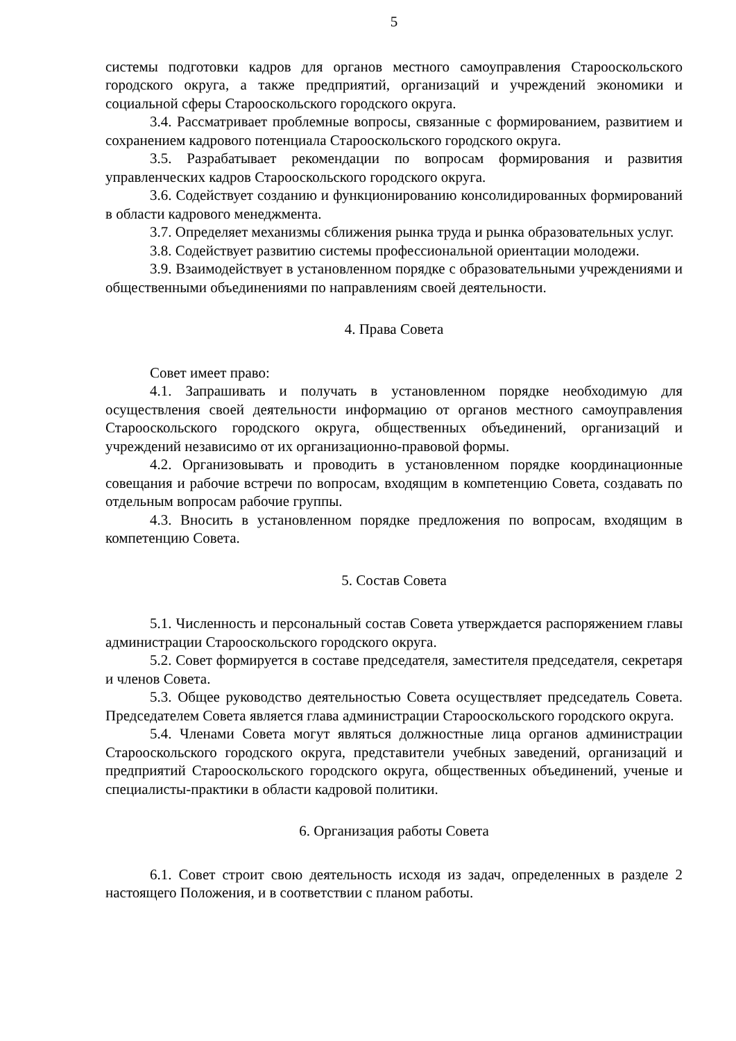5
системы подготовки кадров для органов местного самоуправления Старооскольского городского округа, а также предприятий, организаций и учреждений экономики и социальной сферы Старооскольского городского округа.
3.4. Рассматривает проблемные вопросы, связанные с формированием, развитием и сохранением кадрового потенциала Старооскольского городского округа.
3.5. Разрабатывает рекомендации по вопросам формирования и развития управленческих кадров Старооскольского городского округа.
3.6. Содействует созданию и функционированию консолидированных формирований в области кадрового менеджмента.
3.7. Определяет механизмы сближения рынка труда и рынка образовательных услуг.
3.8. Содействует развитию системы профессиональной ориентации молодежи.
3.9. Взаимодействует в установленном порядке с образовательными учреждениями и общественными объединениями по направлениям своей деятельности.
4. Права Совета
Совет имеет право:
4.1. Запрашивать и получать в установленном порядке необходимую для осуществления своей деятельности информацию от органов местного самоуправления Старооскольского городского округа, общественных объединений, организаций и учреждений независимо от их организационно-правовой формы.
4.2. Организовывать и проводить в установленном порядке координационные совещания и рабочие встречи по вопросам, входящим в компетенцию Совета, создавать по отдельным вопросам рабочие группы.
4.3. Вносить в установленном порядке предложения по вопросам, входящим в компетенцию Совета.
5. Состав Совета
5.1. Численность и персональный состав Совета утверждается распоряжением главы администрации Старооскольского городского округа.
5.2. Совет формируется в составе председателя, заместителя председателя, секретаря и членов Совета.
5.3. Общее руководство деятельностью Совета осуществляет председатель Совета. Председателем Совета является глава администрации Старооскольского городского округа.
5.4. Членами Совета могут являться должностные лица органов администрации Старооскольского городского округа, представители учебных заведений, организаций и предприятий Старооскольского городского округа, общественных объединений, ученые и специалисты-практики в области кадровой политики.
6. Организация работы Совета
6.1. Совет строит свою деятельность исходя из задач, определенных в разделе 2 настоящего Положения, и в соответствии с планом работы.